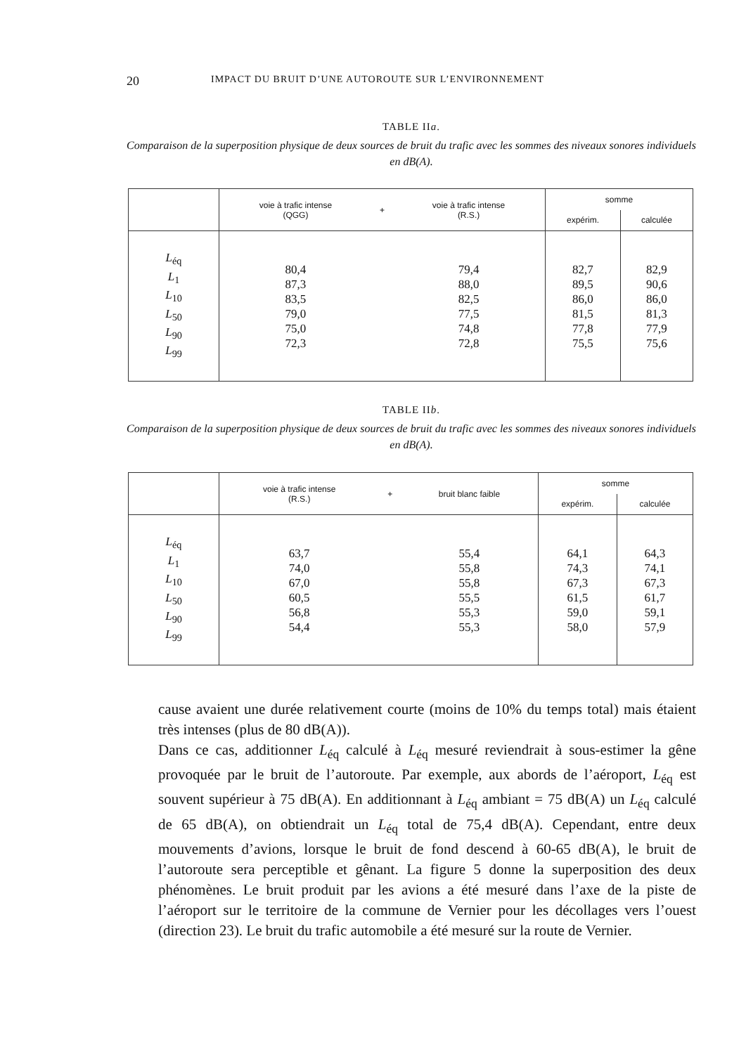20 IMPACT DU BRUIT D’UNE AUTOROUTE SUR L’ENVIRONNEMENT
TABLE IIa.
Comparaison de la superposition physique de deux sources de bruit du trafic avec les sommes des niveaux sonores individuels en dB(A).
| | voie à trafic intense (QGG) | + | voie à trafic intense (R.S.) | somme | |
| --- | --- | --- | --- | --- | --- |
| | | | | expérim. | calculée |
| L<sub>éq</sub> L<sub>1</sub> L<sub>10</sub> L<sub>50</sub> L<sub>90</sub> L<sub>99</sub> | 80,4 87,3 83,5 79,0 75,0 72,3 | | 79,4 88,0 82,5 77,5 74,8 72,8 | 82,7 89,5 86,0 81,5 77,8 75,5 | 82,9 90,6 86,0 81,3 77,9 75,6 |
TABLE IIb.
Comparaison de la superposition physique de deux sources de bruit du trafic avec les sommes des niveaux sonores individuels en dB(A).
| | voie à trafic intense (R.S.) | + | bruit blanc faible | somme | |
| --- | --- | --- | --- | --- | --- |
| | | | | expérim. | calculée |
| L<sub>éq</sub> L<sub>1</sub> L<sub>10</sub> L<sub>50</sub> L<sub>90</sub> L<sub>99</sub> | 63,7 74,0 67,0 60,5 56,8 54,4 | | 55,4 55,8 55,8 55,5 55,3 55,3 | 64,1 74,3 67,3 61,5 59,0 58,0 | 64,3 74,1 67,3 61,7 59,1 57,9 |
cause avaient une durée relativement courte (moins de 10% du temps total) mais étaient très intenses (plus de 80 dB(A)).
Dans ce cas, additionner L<sub>éq</sub> calculé à L<sub>éq</sub> mesuré reviendrait à sous-estimer la gêne provoquée par le bruit de l’autoroute. Par exemple, aux abords de l’aéroport, L<sub>éq</sub> est souvent supérieur à 75 dB(A). En additionnant à L<sub>éq</sub> ambiant = 75 dB(A) un L<sub>éq</sub> calculé de 65 dB(A), on obtiendrait un L<sub>éq</sub> total de 75,4 dB(A). Cependant, entre deux mouvements d’avions, lorsque le bruit de fond descend à 60-65 dB(A), le bruit de l’autoroute sera perceptible et gênant. La figure 5 donne la superposition des deux phénomènes. Le bruit produit par les avions a été mesuré dans l’axe de la piste de l’aéroport sur le territoire de la commune de Vernier pour les décollages vers l’ouest (direction 23). Le bruit du trafic automobile a été mesuré sur la route de Vernier.